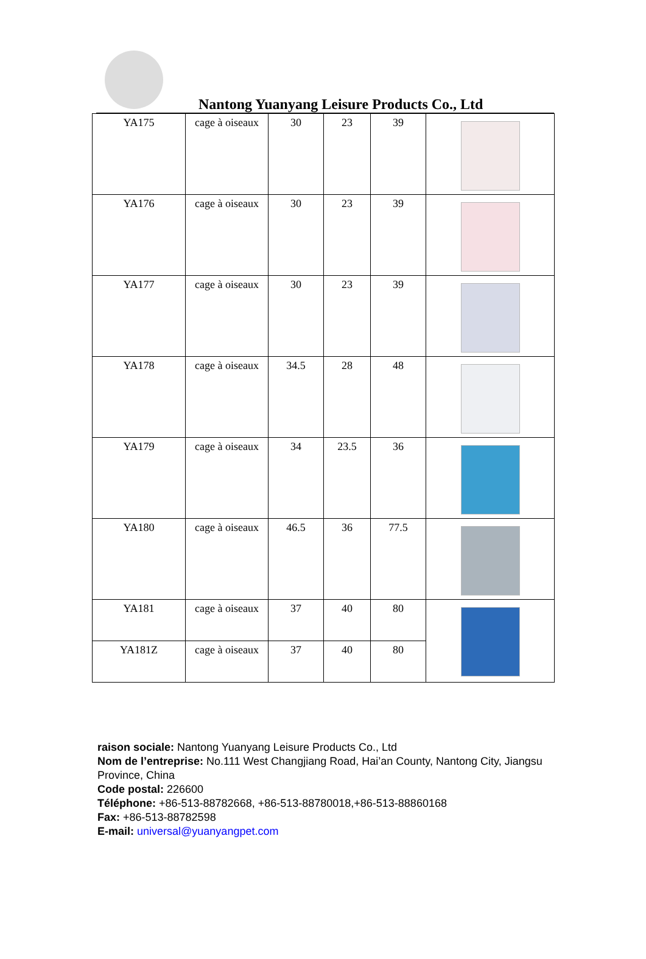Nantong Yuanyang Leisure Products Co., Ltd
| YA175 | cage à oiseaux | 30 | 23 | 39 | |
| YA176 | cage à oiseaux | 30 | 23 | 39 | |
| YA177 | cage à oiseaux | 30 | 23 | 39 | |
| YA178 | cage à oiseaux | 34.5 | 28 | 48 | |
| YA179 | cage à oiseaux | 34 | 23.5 | 36 | |
| YA180 | cage à oiseaux | 46.5 | 36 | 77.5 | |
| YA181 | cage à oiseaux | 37 | 40 | 80 | |
| YA181Z | cage à oiseaux | 37 | 40 | 80 | |
raison sociale: Nantong Yuanyang Leisure Products Co., Ltd
Nom de l’entreprise: No.111 West Changjiang Road, Hai’an County, Nantong City, Jiangsu Province, China
Code postal: 226600
Téléphone: +86-513-88782668, +86-513-88780018,+86-513-88860168
Fax: +86-513-88782598
E-mail: universal@yuanyangpet.com